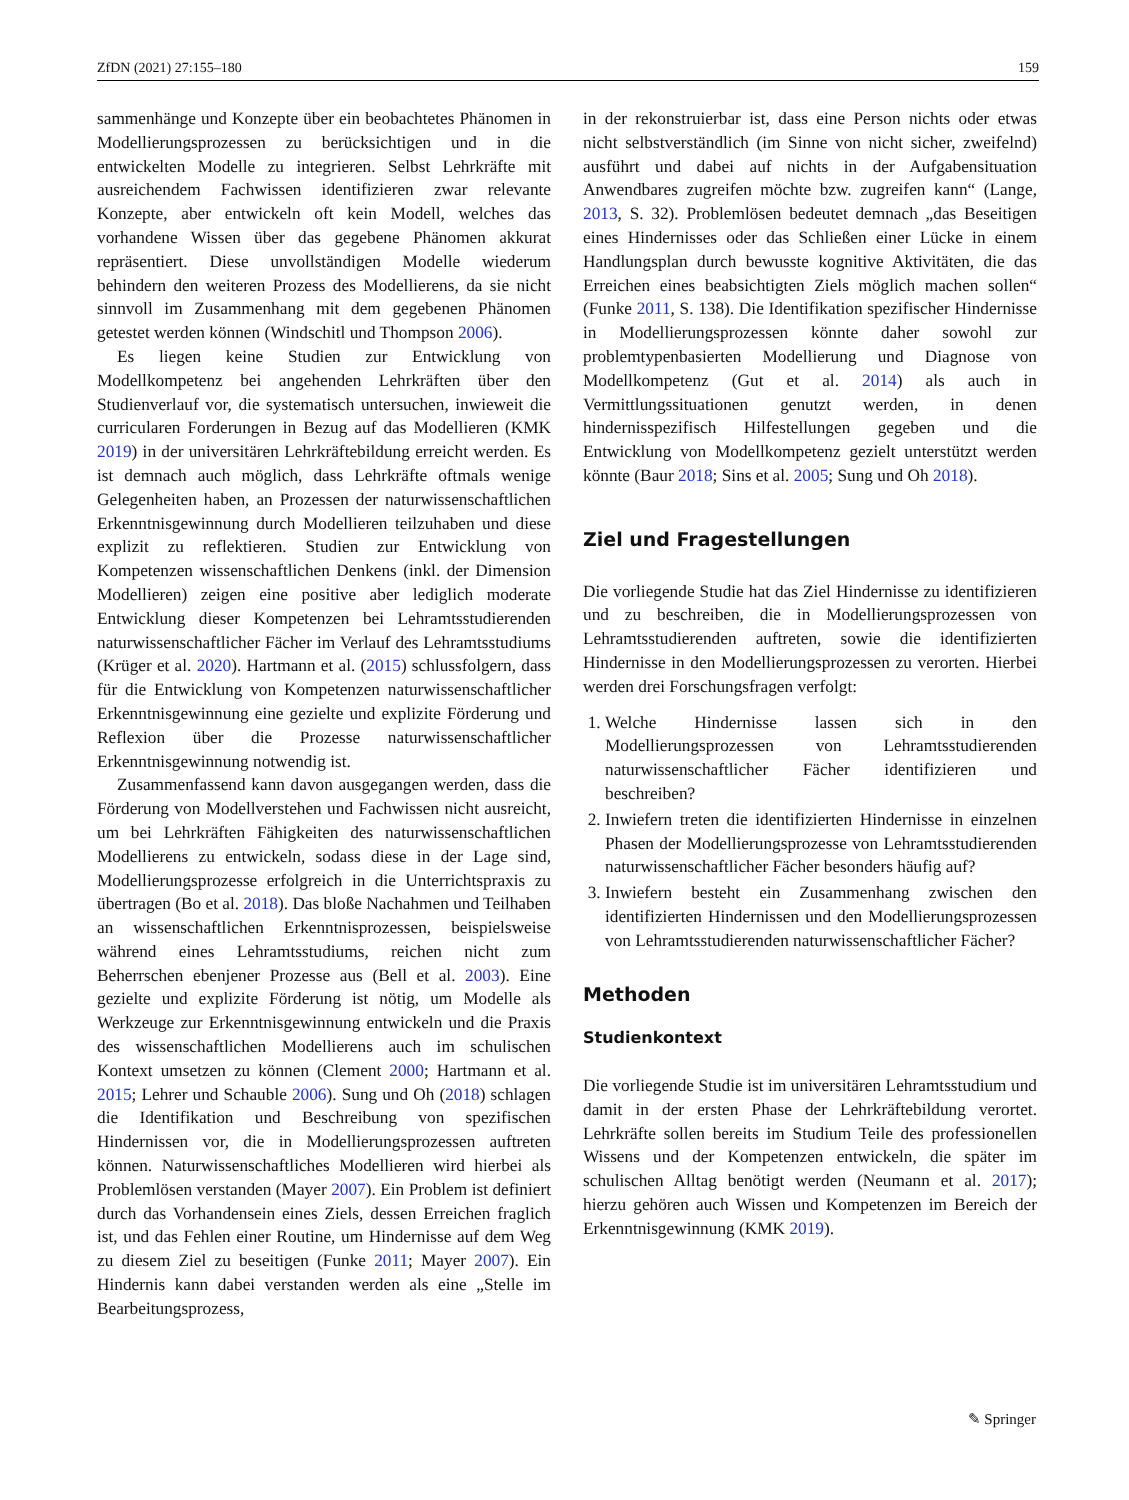ZfDN (2021) 27:155–180 159
sammenhänge und Konzepte über ein beobachtetes Phänomen in Modellierungsprozessen zu berücksichtigen und in die entwickelten Modelle zu integrieren. Selbst Lehrkräfte mit ausreichendem Fachwissen identifizieren zwar relevante Konzepte, aber entwickeln oft kein Modell, welches das vorhandene Wissen über das gegebene Phänomen akkurat repräsentiert. Diese unvollständigen Modelle wiederum behindern den weiteren Prozess des Modellierens, da sie nicht sinnvoll im Zusammenhang mit dem gegebenen Phänomen getestet werden können (Windschitl und Thompson 2006).
Es liegen keine Studien zur Entwicklung von Modellkompetenz bei angehenden Lehrkräften über den Studienverlauf vor, die systematisch untersuchen, inwieweit die curricularen Forderungen in Bezug auf das Modellieren (KMK 2019) in der universitären Lehrkräftebildung erreicht werden. Es ist demnach auch möglich, dass Lehrkräfte oftmals wenige Gelegenheiten haben, an Prozessen der naturwissenschaftlichen Erkenntnisgewinnung durch Modellieren teilzuhaben und diese explizit zu reflektieren. Studien zur Entwicklung von Kompetenzen wissenschaftlichen Denkens (inkl. der Dimension Modellieren) zeigen eine positive aber lediglich moderate Entwicklung dieser Kompetenzen bei Lehramtsstudierenden naturwissenschaftlicher Fächer im Verlauf des Lehramtsstudiums (Krüger et al. 2020). Hartmann et al. (2015) schlussfolgern, dass für die Entwicklung von Kompetenzen naturwissenschaftlicher Erkenntnisgewinnung eine gezielte und explizite Förderung und Reflexion über die Prozesse naturwissenschaftlicher Erkenntnisgewinnung notwendig ist.
Zusammenfassend kann davon ausgegangen werden, dass die Förderung von Modellverstehen und Fachwissen nicht ausreicht, um bei Lehrkräften Fähigkeiten des naturwissenschaftlichen Modellierens zu entwickeln, sodass diese in der Lage sind, Modellierungsprozesse erfolgreich in die Unterrichtspraxis zu übertragen (Bo et al. 2018). Das bloße Nachahmen und Teilhaben an wissenschaftlichen Erkenntnisprozessen, beispielsweise während eines Lehramtsstudiums, reichen nicht zum Beherrschen ebenjener Prozesse aus (Bell et al. 2003). Eine gezielte und explizite Förderung ist nötig, um Modelle als Werkzeuge zur Erkenntnisgewinnung entwickeln und die Praxis des wissenschaftlichen Modellierens auch im schulischen Kontext umsetzen zu können (Clement 2000; Hartmann et al. 2015; Lehrer und Schauble 2006). Sung und Oh (2018) schlagen die Identifikation und Beschreibung von spezifischen Hindernissen vor, die in Modellierungsprozessen auftreten können. Naturwissenschaftliches Modellieren wird hierbei als Problemlösen verstanden (Mayer 2007). Ein Problem ist definiert durch das Vorhandensein eines Ziels, dessen Erreichen fraglich ist, und das Fehlen einer Routine, um Hindernisse auf dem Weg zu diesem Ziel zu beseitigen (Funke 2011; Mayer 2007). Ein Hindernis kann dabei verstanden werden als eine „Stelle im Bearbeitungsprozess,
in der rekonstruierbar ist, dass eine Person nichts oder etwas nicht selbstverständlich (im Sinne von nicht sicher, zweifelnd) ausführt und dabei auf nichts in der Aufgabensituation Anwendbares zugreifen möchte bzw. zugreifen kann“ (Lange, 2013, S. 32). Problemlösen bedeutet demnach „das Beseitigen eines Hindernisses oder das Schließen einer Lücke in einem Handlungsplan durch bewusste kognitive Aktivitäten, die das Erreichen eines beabsichtigten Ziels möglich machen sollen“ (Funke 2011, S. 138). Die Identifikation spezifischer Hindernisse in Modellierungsprozessen könnte daher sowohl zur problemtypenbasierten Modellierung und Diagnose von Modellkompetenz (Gut et al. 2014) als auch in Vermittlungssituationen genutzt werden, in denen hindernisspezifisch Hilfestellungen gegeben und die Entwicklung von Modellkompetenz gezielt unterstützt werden könnte (Baur 2018; Sins et al. 2005; Sung und Oh 2018).
Ziel und Fragestellungen
Die vorliegende Studie hat das Ziel Hindernisse zu identifizieren und zu beschreiben, die in Modellierungsprozessen von Lehramtsstudierenden auftreten, sowie die identifizierten Hindernisse in den Modellierungsprozessen zu verorten. Hierbei werden drei Forschungsfragen verfolgt:
1. Welche Hindernisse lassen sich in den Modellierungsprozessen von Lehramtsstudierenden naturwissenschaftlicher Fächer identifizieren und beschreiben?
2. Inwiefern treten die identifizierten Hindernisse in einzelnen Phasen der Modellierungsprozesse von Lehramtsstudierenden naturwissenschaftlicher Fächer besonders häufig auf?
3. Inwiefern besteht ein Zusammenhang zwischen den identifizierten Hindernissen und den Modellierungsprozessen von Lehramtsstudierenden naturwissenschaftlicher Fächer?
Methoden
Studienkontext
Die vorliegende Studie ist im universitären Lehramtsstudium und damit in der ersten Phase der Lehrkräftebildung verortet. Lehrkräfte sollen bereits im Studium Teile des professionellen Wissens und der Kompetenzen entwickeln, die später im schulischen Alltag benötigt werden (Neumann et al. 2017); hierzu gehören auch Wissen und Kompetenzen im Bereich der Erkenntnisgewinnung (KMK 2019).
✎ Springer